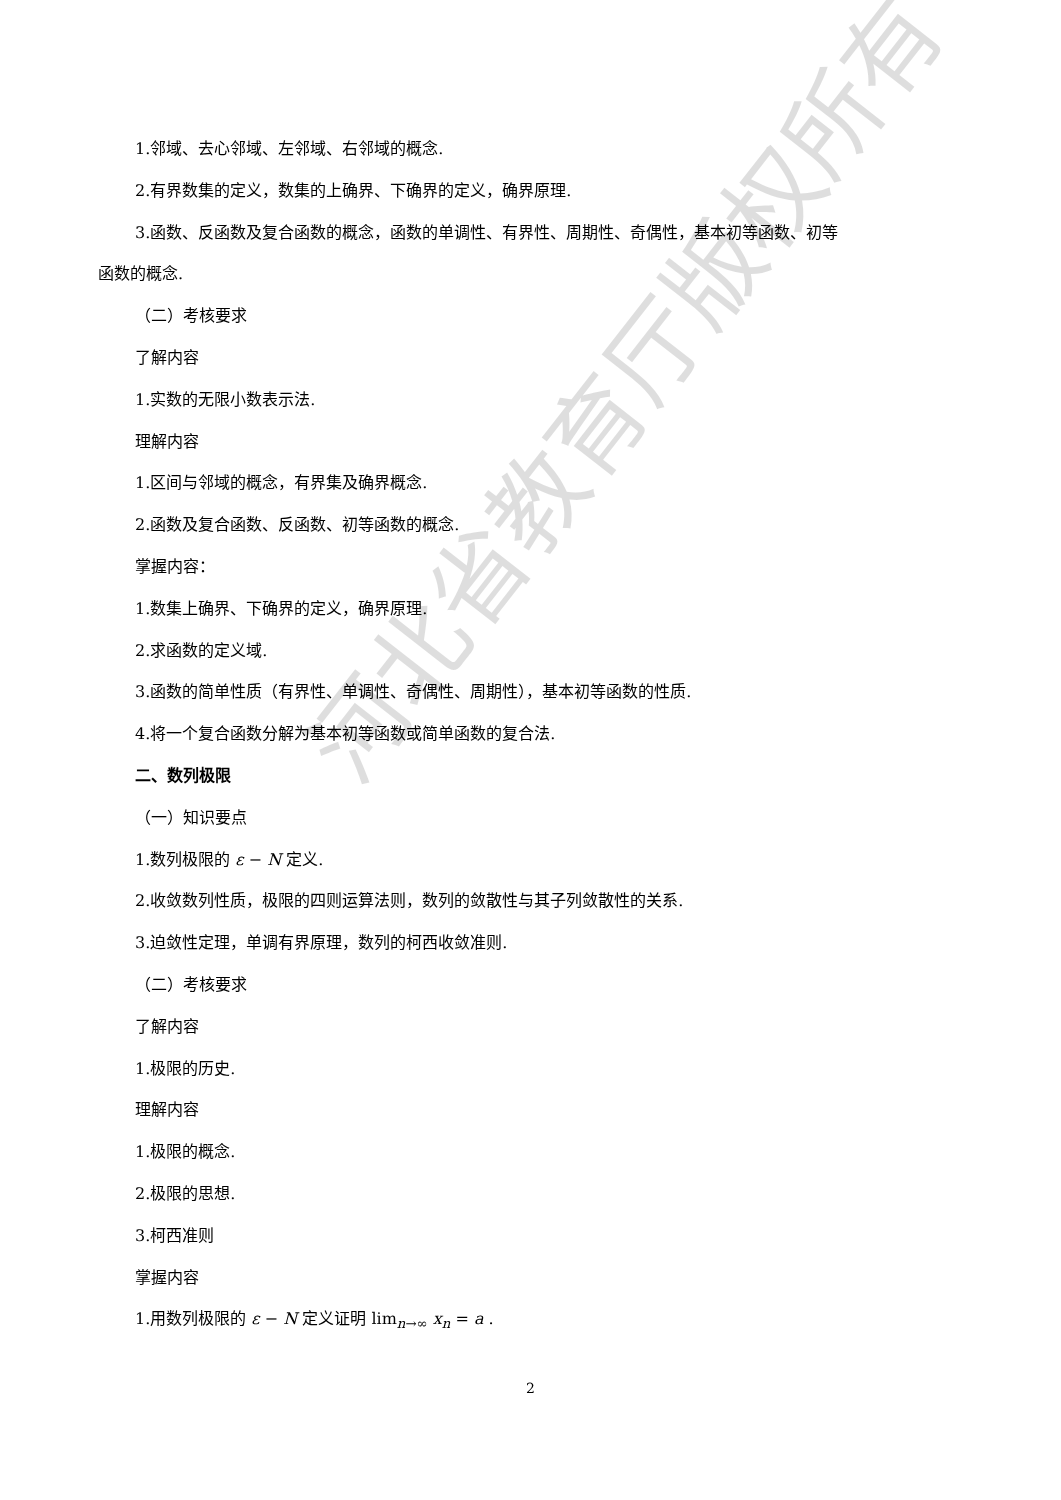1.邻域、去心邻域、左邻域、右邻域的概念.
2.有界数集的定义，数集的上确界、下确界的定义，确界原理.
3.函数、反函数及复合函数的概念，函数的单调性、有界性、周期性、奇偶性，基本初等函数、初等
函数的概念.
（二）考核要求
了解内容
1.实数的无限小数表示法.
理解内容
1.区间与邻域的概念，有界集及确界概念.
2.函数及复合函数、反函数、初等函数的概念.
掌握内容：
1.数集上确界、下确界的定义，确界原理.
2.求函数的定义域.
3.函数的简单性质（有界性、单调性、奇偶性、周期性），基本初等函数的性质.
4.将一个复合函数分解为基本初等函数或简单函数的复合法.
二、数列极限
（一）知识要点
1.数列极限的 ε − N 定义.
2.收敛数列性质，极限的四则运算法则，数列的敛散性与其子列敛散性的关系.
3.迫敛性定理，单调有界原理，数列的柯西收敛准则.
（二）考核要求
了解内容
1.极限的历史.
理解内容
1.极限的概念.
2.极限的思想.
3.柯西准则
掌握内容
1.用数列极限的 ε − N 定义证明 lim<sub>n→∞</sub> x<sub>n</sub> = a .
河北省教育厅版权所有
2